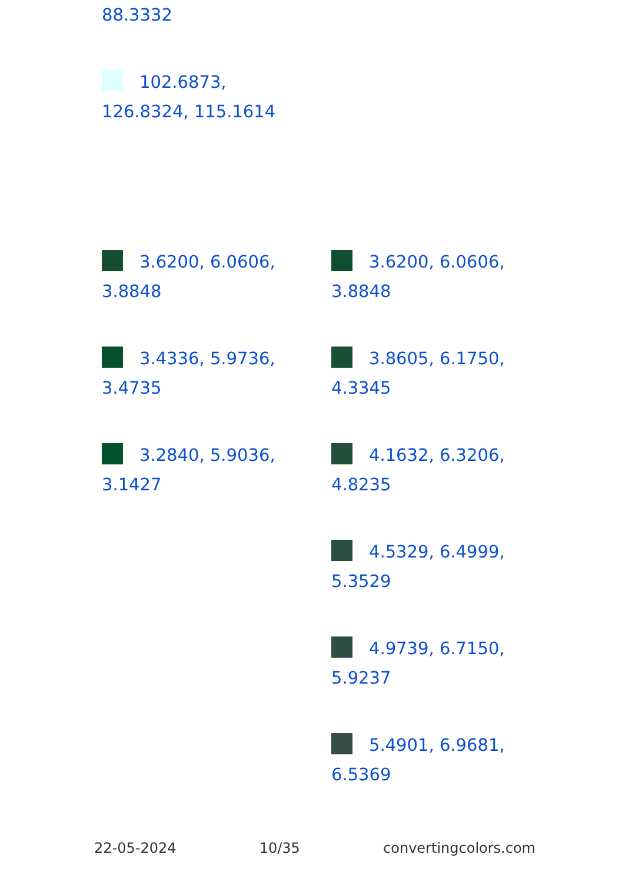88.3332
102.6873, 126.8324, 115.1614
3.6200, 6.0606, 3.8848
3.4336, 5.9736, 3.4735
3.2840, 5.9036, 3.1427
3.6200, 6.0606, 3.8848
3.8605, 6.1750, 4.3345
4.1632, 6.3206, 4.8235
4.5329, 6.4999, 5.3529
4.9739, 6.7150, 5.9237
5.4901, 6.9681, 6.5369
22-05-2024 10/35 convertingcolors.com